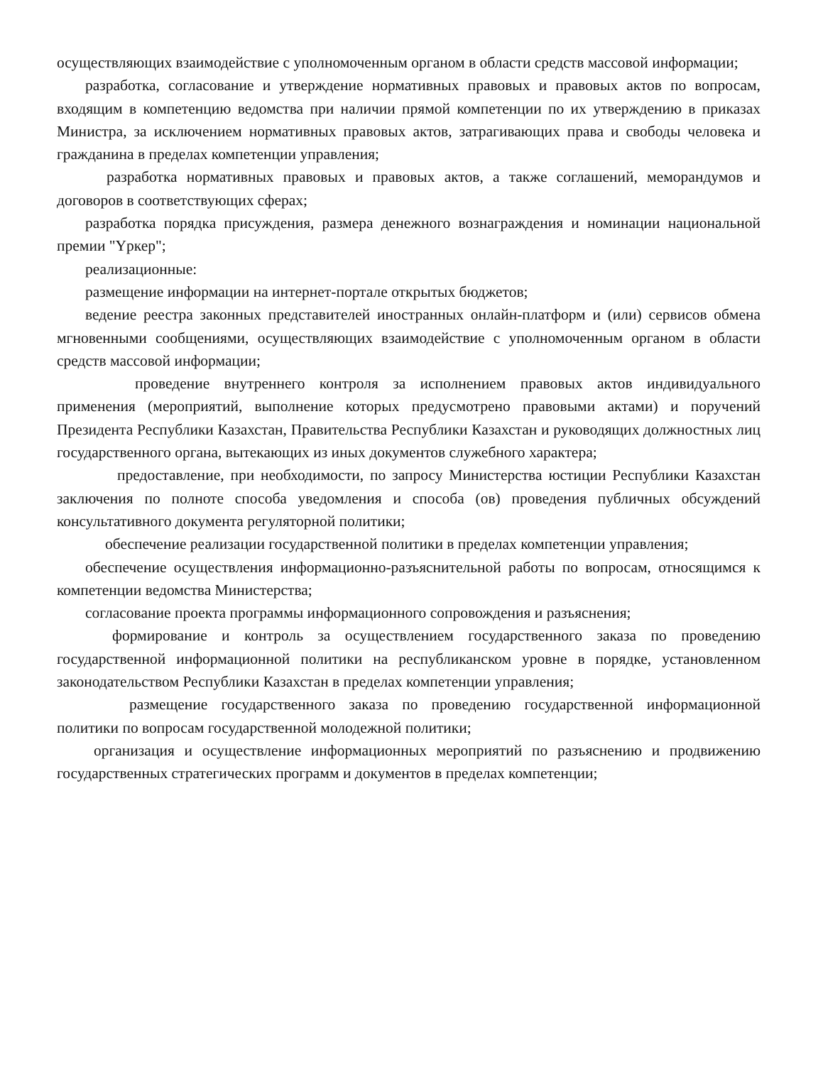осуществляющих взаимодействие с уполномоченным органом в области средств массовой информации;
разработка, согласование и утверждение нормативных правовых и правовых актов по вопросам, входящим в компетенцию ведомства при наличии прямой компетенции по их утверждению в приказах Министра, за исключением нормативных правовых актов, затрагивающих права и свободы человека и гражданина в пределах компетенции управления;
разработка нормативных правовых и правовых актов, а также соглашений, меморандумов и договоров в соответствующих сферах;
разработка порядка присуждения, размера денежного вознаграждения и номинации национальной премии "Үркер";
реализационные:
размещение информации на интернет-портале открытых бюджетов;
ведение реестра законных представителей иностранных онлайн-платформ и (или) сервисов обмена мгновенными сообщениями, осуществляющих взаимодействие с уполномоченным органом в области средств массовой информации;
проведение внутреннего контроля за исполнением правовых актов индивидуального применения (мероприятий, выполнение которых предусмотрено правовыми актами) и поручений Президента Республики Казахстан, Правительства Республики Казахстан и руководящих должностных лиц государственного органа, вытекающих из иных документов служебного характера;
предоставление, при необходимости, по запросу Министерства юстиции Республики Казахстан заключения по полноте способа уведомления и способа (ов) проведения публичных обсуждений консультативного документа регуляторной политики;
обеспечение реализации государственной политики в пределах компетенции управления;
обеспечение осуществления информационно-разъяснительной работы по вопросам, относящимся к компетенции ведомства Министерства;
согласование проекта программы информационного сопровождения и разъяснения;
формирование и контроль за осуществлением государственного заказа по проведению государственной информационной политики на республиканском уровне в порядке, установленном законодательством Республики Казахстан в пределах компетенции управления;
размещение государственного заказа по проведению государственной информационной политики по вопросам государственной молодежной политики;
организация и осуществление информационных мероприятий по разъяснению и продвижению государственных стратегических программ и документов в пределах компетенции;